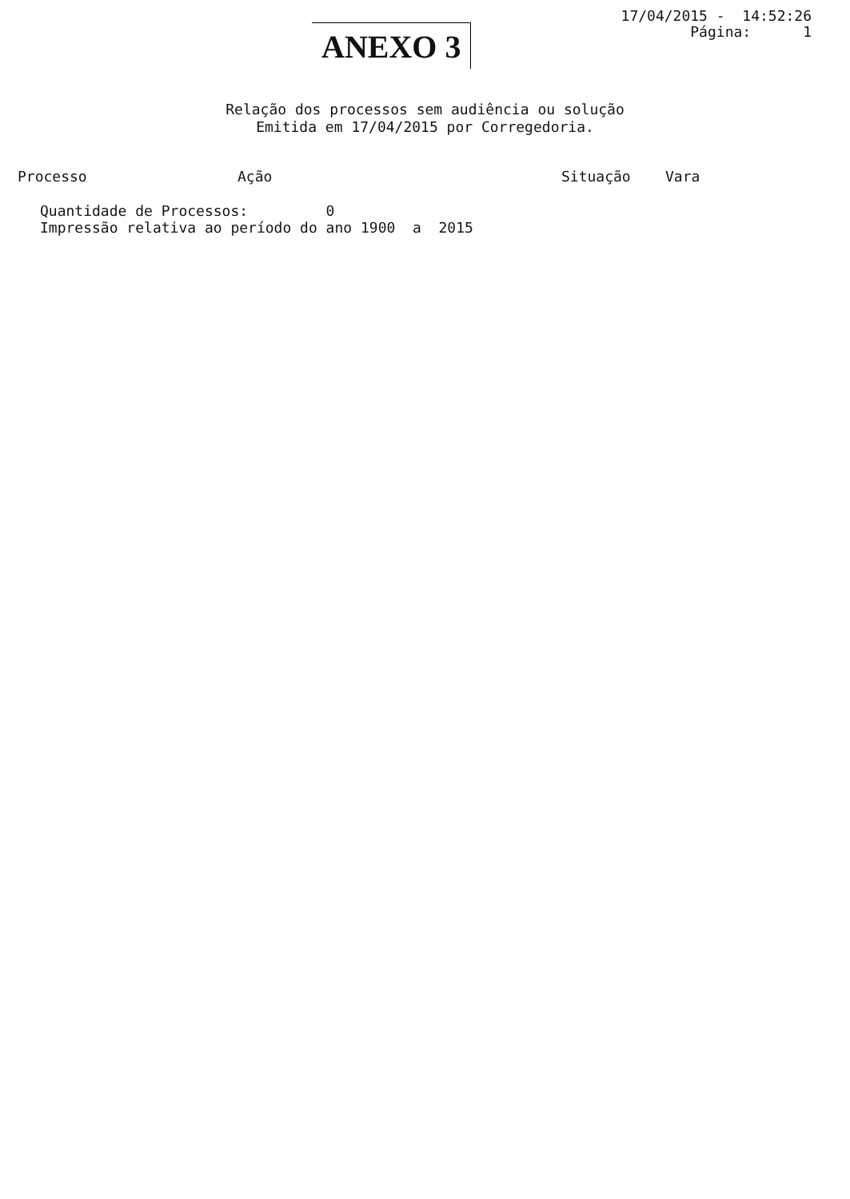ANEXO 3
17/04/2015 - 14:52:26
Página: 1
Relação dos processos sem audiência ou solução
Emitida em 17/04/2015 por Corregedoria.
| Processo | Ação | Situação | Vara |
| --- | --- | --- | --- |
Quantidade de Processos: 0 Impressão relativa ao período do ano 1900 a 2015